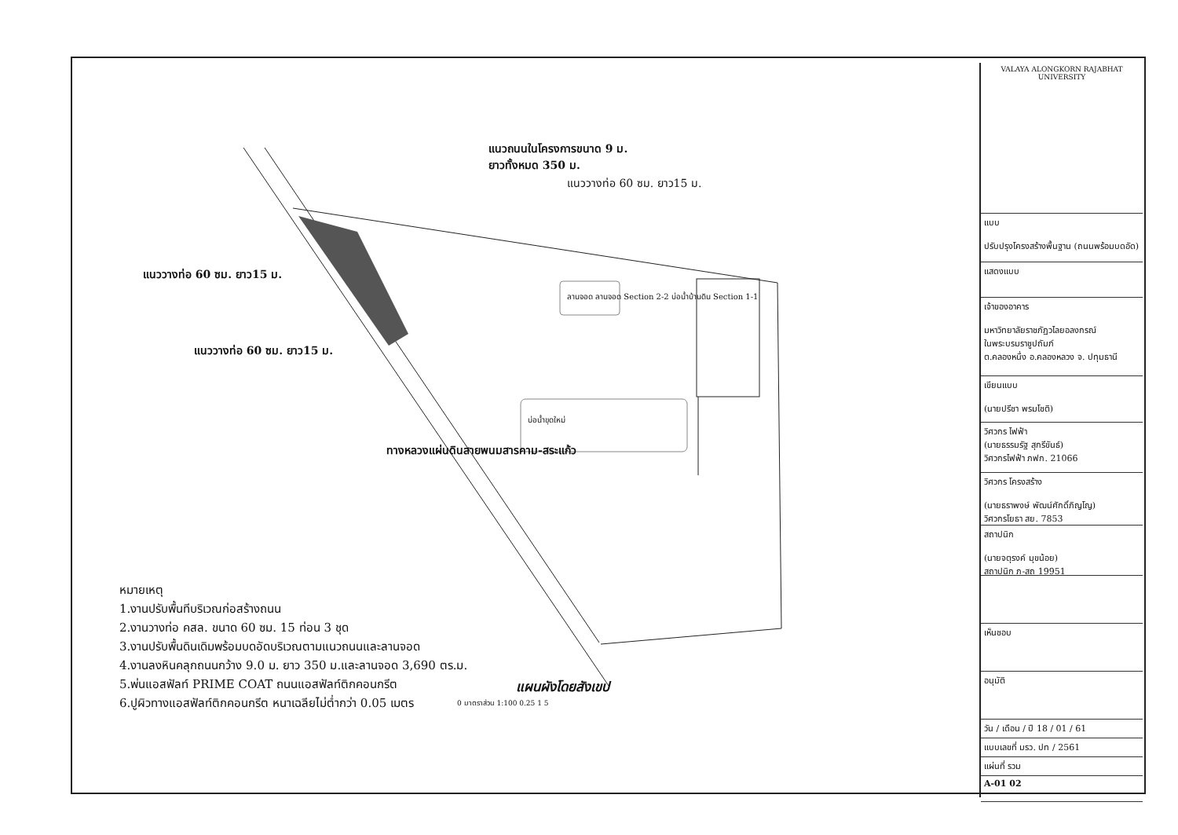แนวถนนในโครงการขนาด 9 ม.
ยาวทั้งหมด 350 ม.
แนววางท่อ 60 ซม. ยาว15 ม.
แนววางท่อ 60 ซม. ยาว15 ม.
ลานจอด ลานจอด Section 2-2 บ่อน้ำบ้านดิน Section 1-1
แนววางท่อ 60 ซม. ยาว15 ม.
บ่อน้ำขุดใหม่
ทางหลวงแผ่นดินสายพนมสารคาม-สระแก้ว
หมายเหตุ
1.งานปรับพื้นทีบริเวณก่อสร้างถนน
2.งานวางท่อ คสล. ขนาด 60 ซม. 15 ท่อน 3 ชุด
3.งานปรับพื้นดินเดิมพร้อมบดอัดบริเวณตามแนวถนนและลานจอด
4.งานลงหินคลุกถนนกว้าง 9.0 ม. ยาว 350 ม.และลานจอด 3,690 ตร.ม.
5.พ่นแอสฟัลท์ PRIME COAT ถนนแอสฟัลท์ติกคอนกรีต
6.ปูผิวทางแอสฟัลท์ติกคอนกรีต หนาเฉลียไม่ต่ำกว่า 0.05 เมตร
แผนผังโดยสังเขป
0 มาตราส่วน 1:100 0.25 1 5
VALAYA ALONGKORN RAJABHAT UNIVERSITY
แบบ
ปรับปรุงโครงสร้างพื้นฐาน (ถนนพร้อมบดอัด)
แสดงแบบ
เจ้าของอาคาร
มหาวิทยาลัยราชภัฏวไลยอลงกรณ์
ในพระบรมราชูปถัมภ์
ต.คลองหนึ่ง อ.คลองหลวง จ. ปทุมธานี
เขียนแบบ
(นายปรีชา พรมโชติ)
วิศวกร ไฟฟ้า
(นายธรรมรัฐ สุกรีขันธ์)
วิศวกรไฟฟ้า ภฟก. 21066
วิศวกร โครงสร้าง
(นายธราพงษ์ พัฒน์ศักดิ์ภิญโญ)
วิศวกรโยธา สย. 7853
สถาปนิก
(นายจตุรงค์ มุขน้อย)
สถาปนิก ภ-สถ 19951
เห็นชอบ
อนุมัติ
วัน / เดือน / ปี 18 / 01 / 61
แบบเลขที่ มรว. ปท / 2561
แผ่นที่ รวม
A-01 02